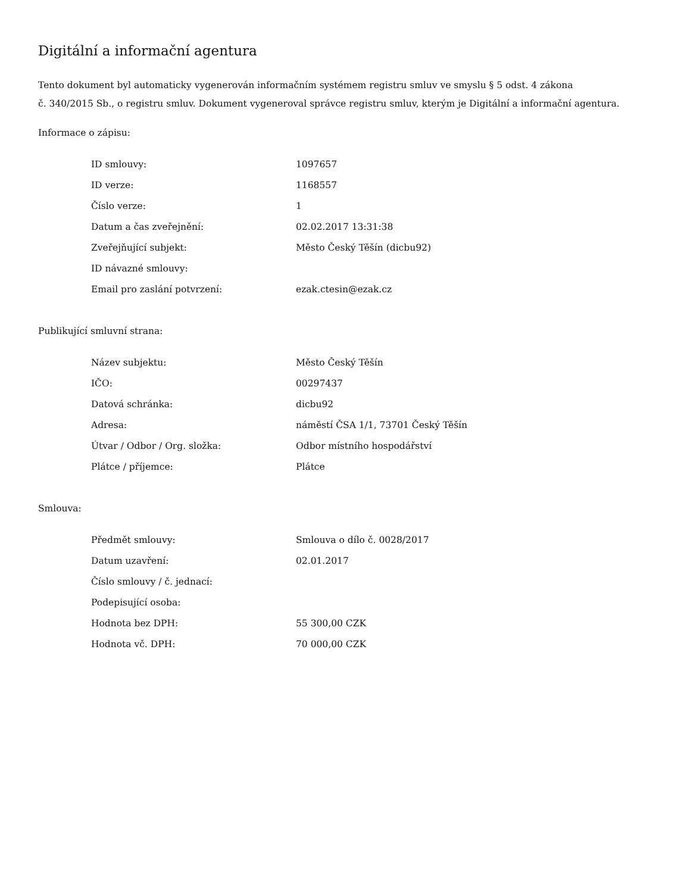Digitální a informační agentura
Tento dokument byl automaticky vygenerován informačním systémem registru smluv ve smyslu § 5 odst. 4 zákona
č. 340/2015 Sb., o registru smluv. Dokument vygeneroval správce registru smluv, kterým je Digitální a informační agentura.
Informace o zápisu:
| ID smlouvy: | 1097657 |
| ID verze: | 1168557 |
| Číslo verze: | 1 |
| Datum a čas zveřejnění: | 02.02.2017 13:31:38 |
| Zveřejňující subjekt: | Město Český Těšín (dicbu92) |
| ID návazné smlouvy: | |
| Email pro zaslání potvrzení: | ezak.ctesin@ezak.cz |
Publikující smluvní strana:
| Název subjektu: | Město Český Těšín |
| IČO: | 00297437 |
| Datová schránka: | dicbu92 |
| Adresa: | náměstí ČSA 1/1, 73701 Český Těšín |
| Útvar / Odbor / Org. složka: | Odbor místního hospodářství |
| Plátce / příjemce: | Plátce |
Smlouva:
| Předmět smlouvy: | Smlouva o dílo č. 0028/2017 |
| Datum uzavření: | 02.01.2017 |
| Číslo smlouvy / č. jednací: | |
| Podepisující osoba: | |
| Hodnota bez DPH: | 55 300,00 CZK |
| Hodnota vč. DPH: | 70 000,00 CZK |